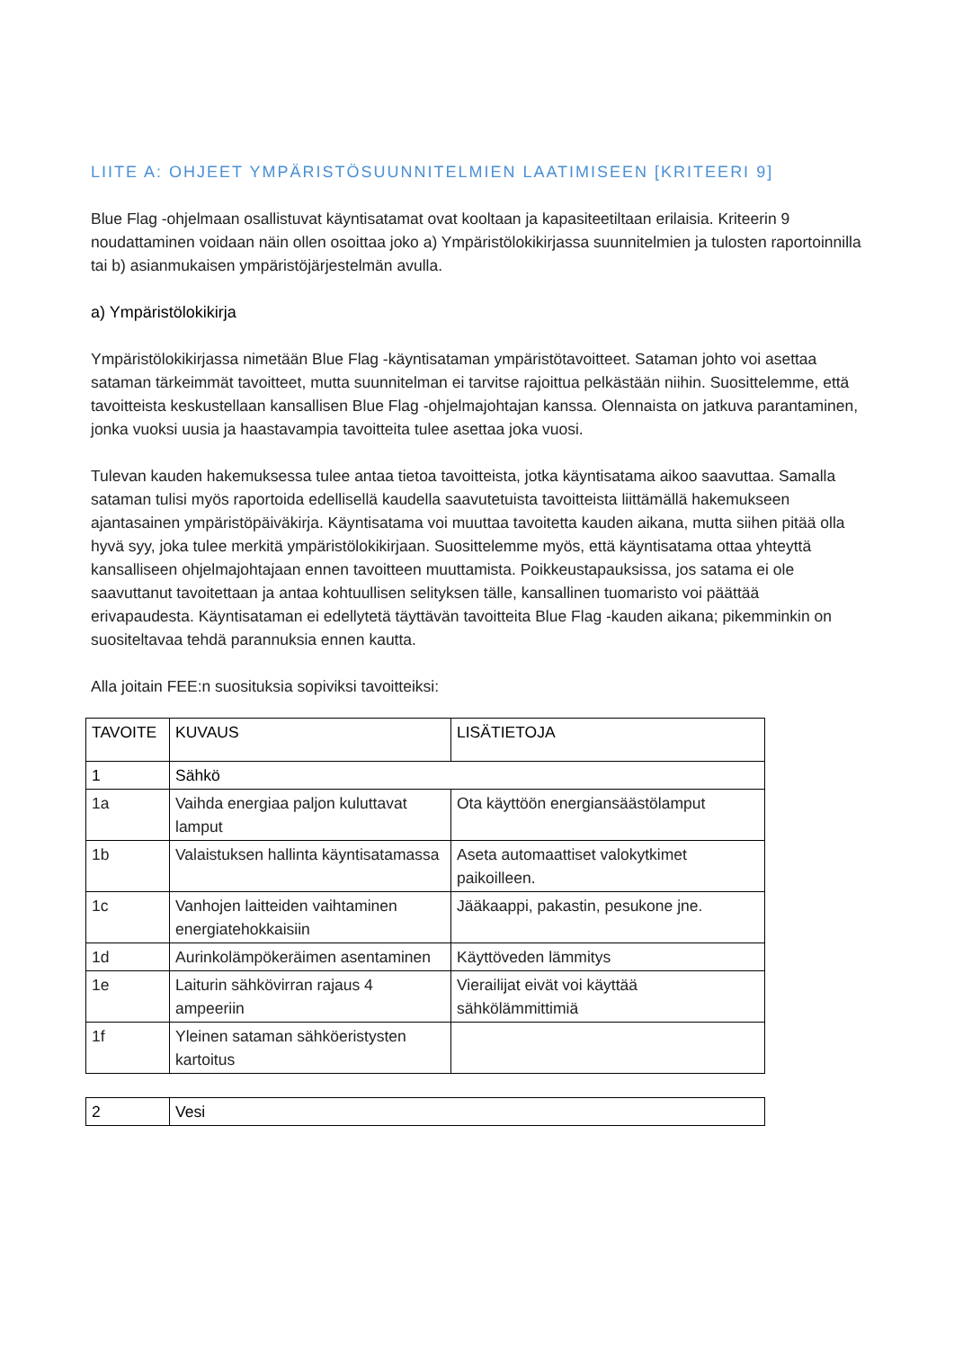LIITE A: OHJEET YMPÄRISTÖSUUNNITELMIEN LAATIMISEEN [KRITEERI 9]
Blue Flag -ohjelmaan osallistuvat käyntisatamat ovat kooltaan ja kapasiteetiltaan erilaisia. Kriteerin 9 noudattaminen voidaan näin ollen osoittaa joko a) Ympäristölokikirjassa suunnitelmien ja tulosten raportoinnilla tai b) asianmukaisen ympäristöjärjestelmän avulla.
a) Ympäristölokikirja
Ympäristölokikirjassa nimetään Blue Flag -käyntisataman ympäristötavoitteet. Sataman johto voi asettaa sataman tärkeimmät tavoitteet, mutta suunnitelman ei tarvitse rajoittua pelkästään niihin. Suosittelemme, että tavoitteista keskustellaan kansallisen Blue Flag -ohjelmajohtajan kanssa. Olennaista on jatkuva parantaminen, jonka vuoksi uusia ja haastavampia tavoitteita tulee asettaa joka vuosi.
Tulevan kauden hakemuksessa tulee antaa tietoa tavoitteista, jotka käyntisatama aikoo saavuttaa. Samalla sataman tulisi myös raportoida edellisellä kaudella saavutetuista tavoitteista liittämällä hakemukseen ajantasainen ympäristöpäiväkirja. Käyntisatama voi muuttaa tavoitetta kauden aikana, mutta siihen pitää olla hyvä syy, joka tulee merkitä ympäristölokikirjaan. Suosittelemme myös, että käyntisatama ottaa yhteyttä kansalliseen ohjelmajohtajaan ennen tavoitteen muuttamista. Poikkeustapauksissa, jos satama ei ole saavuttanut tavoitettaan ja antaa kohtuullisen selityksen tälle, kansallinen tuomaristo voi päättää erivapaudesta. Käyntisataman ei edellytetä täyttävän tavoitteita Blue Flag -kauden aikana; pikemminkin on suositeltavaa tehdä parannuksia ennen kautta.
Alla joitain FEE:n suosituksia sopiviksi tavoitteiksi:
| TAVOITE | KUVAUS | LISÄTIETOJA |
| --- | --- | --- |
| 1 | Sähkö | |
| 1a | Vaihda energiaa paljon kuluttavat lamput | Ota käyttöön energiansäästölamput |
| 1b | Valaistuksen hallinta käyntisatamassa | Aseta automaattiset valokytkimet paikoilleen. |
| 1c | Vanhojen laitteiden vaihtaminen energiatehokkaisiin | Jääkaappi, pakastin, pesukone jne. |
| 1d | Aurinkolämpökeräimen asentaminen | Käyttöveden lämmitys |
| 1e | Laiturin sähkövirran rajaus 4 ampeeriin | Vierailijat eivät voi käyttää sähkölämmittimiä |
| 1f | Yleinen sataman sähköeristysten kartoitus | |
| 2 | Vesi |